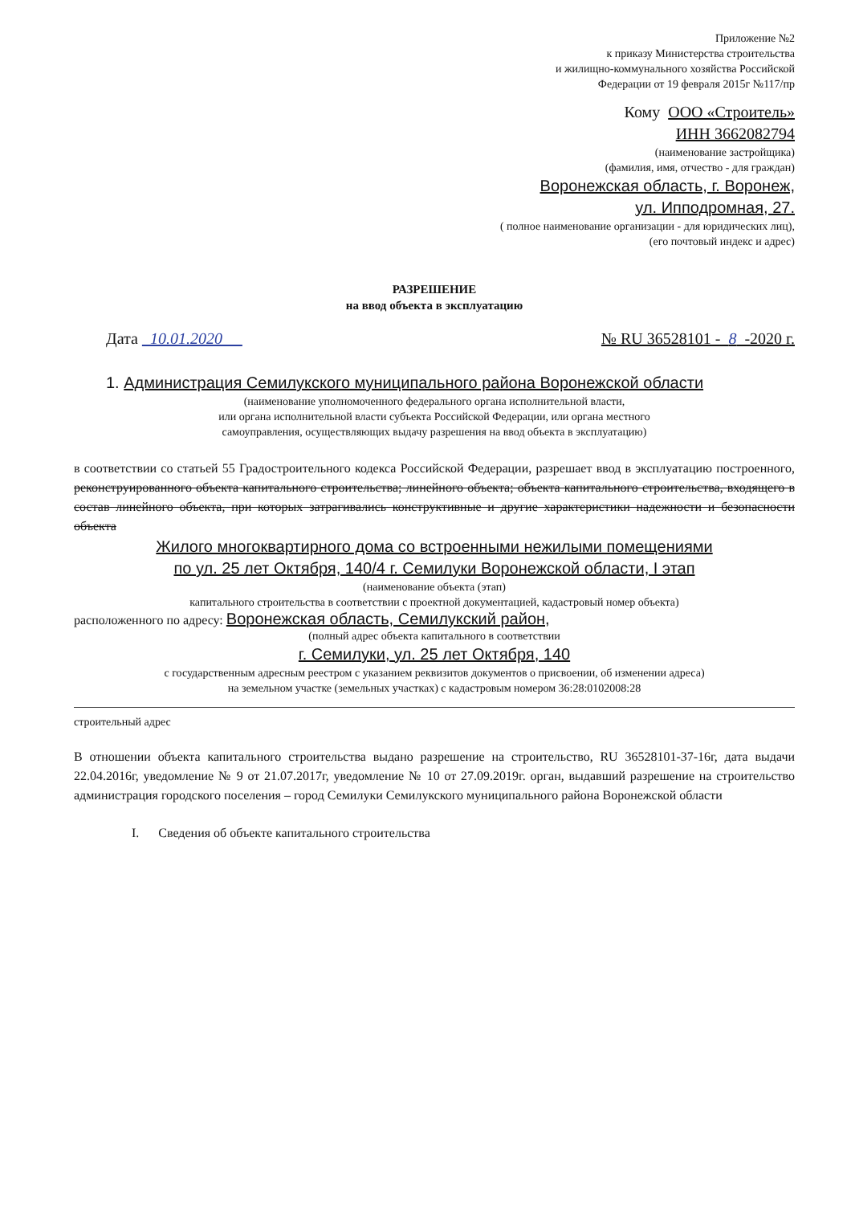Приложение №2
к приказу Министерства строительства
и жилищно-коммунального хозяйства Российской
Федерации от 19 февраля 2015г №117/пр
Кому ООО «Строитель»
ИНН 3662082794
(наименование застройщика)
(фамилия, имя, отчество - для граждан)
Воронежская область, г. Воронеж,
ул. Ипподромная, 27.
( полное наименование организации - для юридических лиц),
(его почтовый индекс и адрес)
РАЗРЕШЕНИЕ
на ввод объекта в эксплуатацию
Дата 10.01.2020 № RU 36528101 - 8 -2020 г.
1. Администрация Семилукского муниципального района Воронежской области
(наименование уполномоченного федерального органа исполнительной власти,
или органа исполнительной власти субъекта Российской Федерации, или органа местного
самоуправления, осуществляющих выдачу разрешения на ввод объекта в эксплуатацию)
в соответствии со статьей 55 Градостроительного кодекса Российской Федерации, разрешает ввод в эксплуатацию построенного, реконструированного объекта капитального строительства; линейного объекта; объекта капитального строительства, входящего в состав линейного объекта, при которых затрагивались конструктивные и другие характеристики надежности и безопасности объекта
Жилого многоквартирного дома со встроенными нежилыми помещениями
по ул. 25 лет Октября, 140/4 г. Семилуки Воронежской области, I этап
(наименование объекта (этап)
капитального строительства в соответствии с проектной документацией, кадастровый номер объекта)
расположенного по адресу: Воронежская область, Семилукский район,
(полный адрес объекта капитального в соответствии
г. Семилуки, ул. 25 лет Октября, 140
с государственным адресным реестром с указанием реквизитов документов о присвоении, об изменении адреса)
на земельном участке (земельных участках) с кадастровым номером 36:28:0102008:28
строительный адрес
В отношении объекта капитального строительства выдано разрешение на строительство, RU 36528101-37-16г, дата выдачи 22.04.2016г, уведомление № 9 от 21.07.2017г, уведомление № 10 от 27.09.2019г. орган, выдавший разрешение на строительство администрация городского поселения – город Семилуки Семилукского муниципального района Воронежской области
I. Сведения об объекте капитального строительства